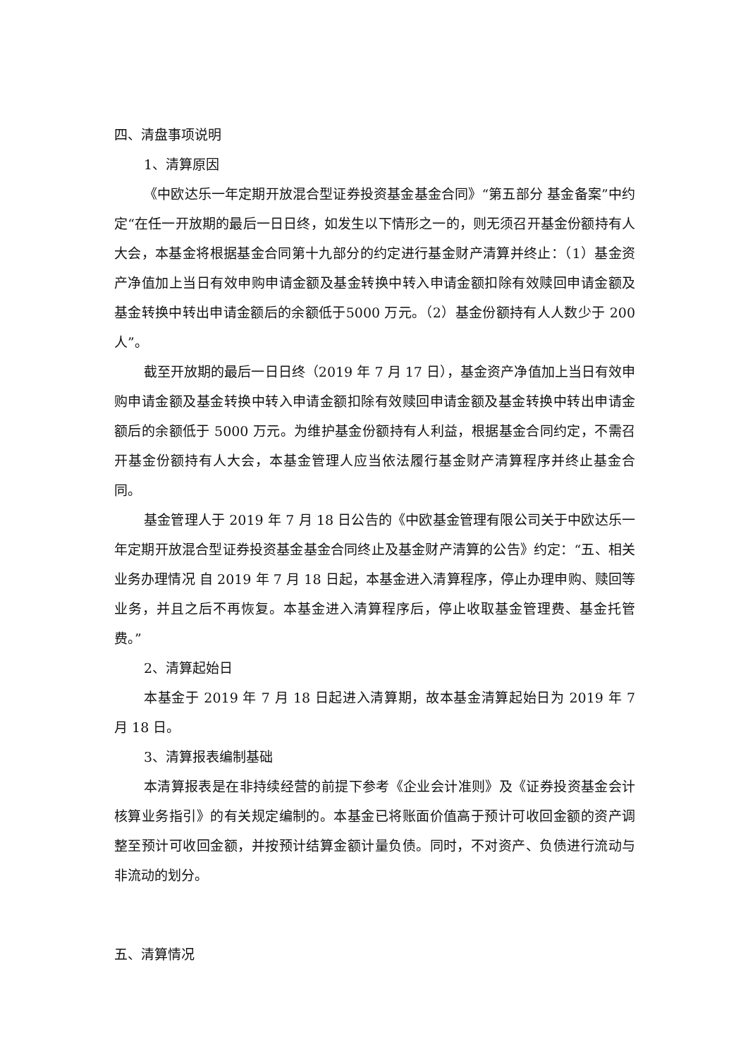四、清盘事项说明
1、清算原因
《中欧达乐一年定期开放混合型证券投资基金基金合同》“第五部分 基金备案”中约定“在任一开放期的最后一日日终，如发生以下情形之一的，则无须召开基金份额持有人大会，本基金将根据基金合同第十九部分的约定进行基金财产清算并终止：（1）基金资产净值加上当日有效申购申请金额及基金转换中转入申请金额扣除有效赎回申请金额及基金转换中转出申请金额后的余额低于5000 万元。（2）基金份额持有人人数少于 200 人”。
截至开放期的最后一日日终（2019 年 7 月 17 日），基金资产净值加上当日有效申购申请金额及基金转换中转入申请金额扣除有效赎回申请金额及基金转换中转出申请金额后的余额低于 5000 万元。为维护基金份额持有人利益，根据基金合同约定，不需召开基金份额持有人大会，本基金管理人应当依法履行基金财产清算程序并终止基金合同。
基金管理人于 2019 年 7 月 18 日公告的《中欧基金管理有限公司关于中欧达乐一年定期开放混合型证券投资基金基金合同终止及基金财产清算的公告》约定：“五、相关业务办理情况 自 2019 年 7 月 18 日起，本基金进入清算程序，停止办理申购、赎回等业务，并且之后不再恢复。本基金进入清算程序后，停止收取基金管理费、基金托管费。”
2、清算起始日
本基金于 2019 年 7 月 18 日起进入清算期，故本基金清算起始日为 2019 年 7 月 18 日。
3、清算报表编制基础
本清算报表是在非持续经营的前提下参考《企业会计准则》及《证券投资基金会计核算业务指引》的有关规定编制的。本基金已将账面价值高于预计可收回金额的资产调整至预计可收回金额，并按预计结算金额计量负债。同时，不对资产、负债进行流动与非流动的划分。
五、清算情况